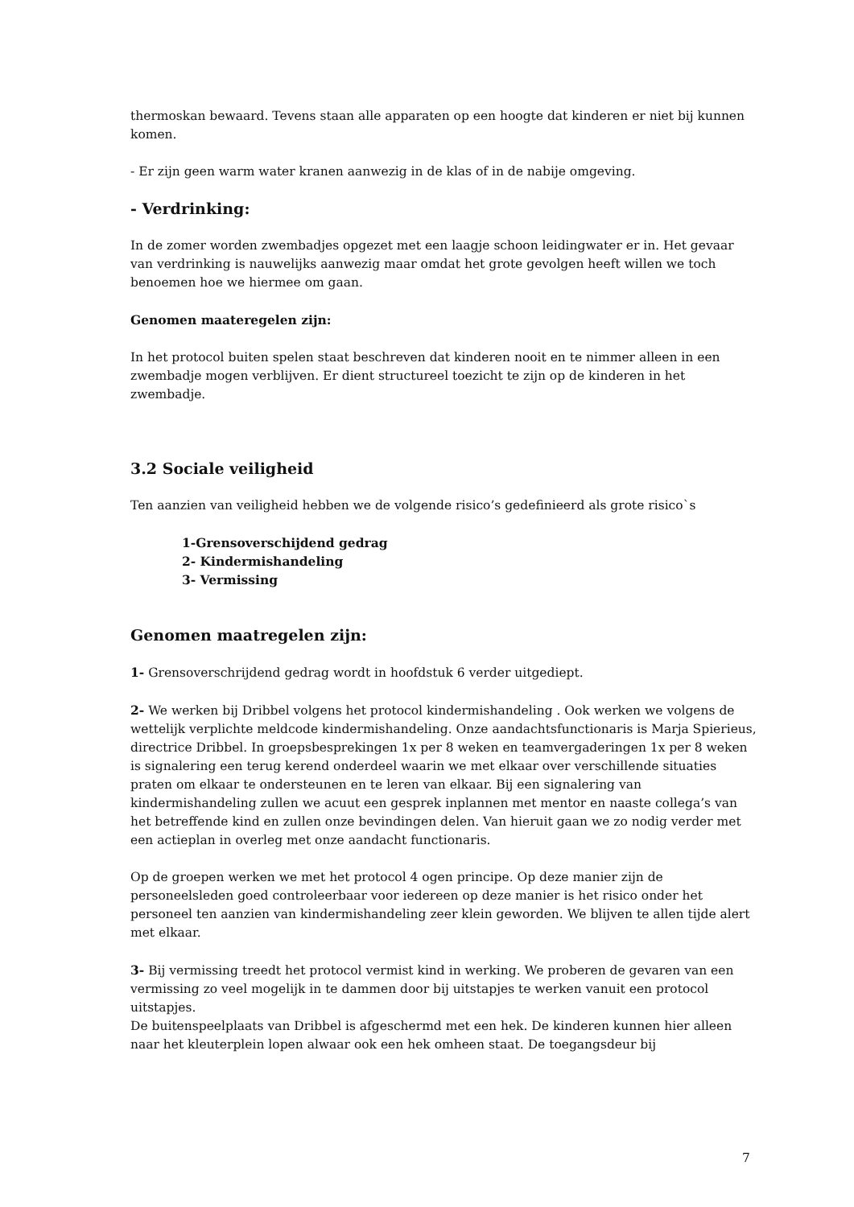thermoskan bewaard. Tevens staan alle apparaten op een hoogte dat kinderen er niet bij kunnen komen.
- Er zijn geen warm water kranen aanwezig in de klas of in de nabije omgeving.
- Verdrinking:
In de zomer worden zwembadjes opgezet met een laagje schoon leidingwater er in. Het gevaar van verdrinking is nauwelijks aanwezig maar omdat het grote gevolgen heeft willen we toch benoemen hoe we hiermee om gaan.
Genomen maateregelen zijn:
In het protocol buiten spelen staat beschreven dat kinderen nooit en te nimmer alleen in een zwembadje mogen verblijven. Er dient structureel toezicht te zijn op de kinderen in het zwembadje.
3.2 Sociale veiligheid
Ten aanzien van veiligheid hebben we de volgende risico’s gedefinieerd als grote risico`s
1-Grensoverschijdend gedrag
2- Kindermishandeling
3- Vermissing
Genomen maatregelen zijn:
1- Grensoverschrijdend gedrag wordt in hoofdstuk 6 verder uitgediept.
2- We werken bij Dribbel volgens het protocol kindermishandeling . Ook werken we volgens de wettelijk verplichte meldcode kindermishandeling. Onze aandachtsfunctionaris is Marja Spierieus, directrice Dribbel. In groepsbesprekingen 1x per 8 weken en teamvergaderingen 1x per 8 weken is signalering een terug kerend onderdeel waarin we met elkaar over verschillende situaties praten om elkaar te ondersteunen en te leren van elkaar. Bij een signalering van kindermishandeling zullen we acuut een gesprek inplannen met mentor en naaste collega’s van het betreffende kind en zullen onze bevindingen delen. Van hieruit gaan we zo nodig verder met een actieplan in overleg met onze aandacht functionaris.
Op de groepen werken we met het protocol 4 ogen principe. Op deze manier zijn de personeelsleden goed controleerbaar voor iedereen op deze manier is het risico onder het personeel ten aanzien van kindermishandeling zeer klein geworden. We blijven te allen tijde alert met elkaar.
3- Bij vermissing treedt het protocol vermist kind in werking. We proberen de gevaren van een vermissing zo veel mogelijk in te dammen door bij uitstapjes te werken vanuit een protocol uitstapjes.
De buitenspeelplaats van Dribbel is afgeschermd met een hek. De kinderen kunnen hier alleen naar het kleuterplein lopen alwaar ook een hek omheen staat. De toegangsdeur bij
7